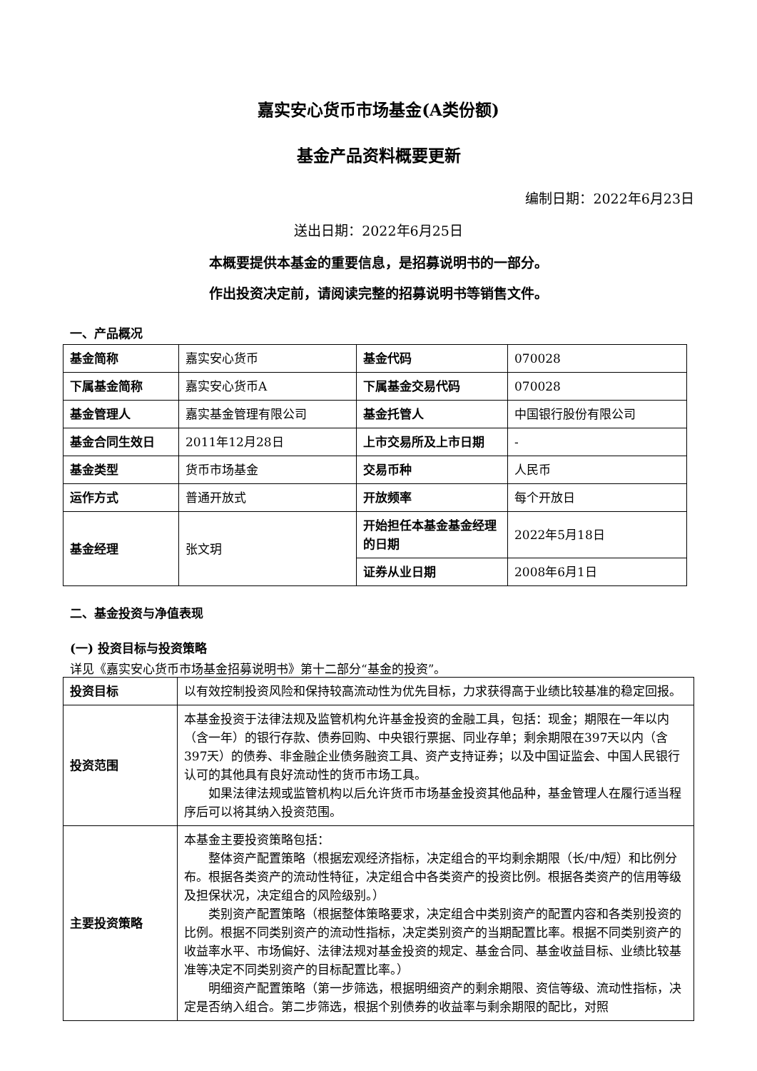嘉实安心货币市场基金(A类份额)
基金产品资料概要更新
编制日期：2022年6月23日
送出日期：2022年6月25日
本概要提供本基金的重要信息，是招募说明书的一部分。
作出投资决定前，请阅读完整的招募说明书等销售文件。
一、产品概况
| 基金简称 | 嘉实安心货币 | 基金代码 | 070028 |
| 下属基金简称 | 嘉实安心货币A | 下属基金交易代码 | 070028 |
| 基金管理人 | 嘉实基金管理有限公司 | 基金托管人 | 中国银行股份有限公司 |
| 基金合同生效日 | 2011年12月28日 | 上市交易所及上市日期 | - |
| 基金类型 | 货币市场基金 | 交易币种 | 人民币 |
| 运作方式 | 普通开放式 | 开放频率 | 每个开放日 |
| 基金经理 | 张文玥 | 开始担任本基金基金经理的日期 | 2022年5月18日 |
| | | 证券从业日期 | 2008年6月1日 |
二、基金投资与净值表现
(一) 投资目标与投资策略
详见《嘉实安心货币市场基金招募说明书》第十二部分“基金的投资”。
| 投资目标 | 以有效控制投资风险和保持较高流动性为优先目标，力求获得高于业绩比较基准的稳定回报。 |
| 投资范围 | 本基金投资于法律法规及监管机构允许基金投资的金融工具，包括：现金；期限在一年以内（含一年）的银行存款、债券回购、中央银行票据、同业存单；剩余期限在397天以内（含397天）的债券、非金融企业债务融资工具、资产支持证券；以及中国证监会、中国人民银行认可的其他具有良好流动性的货币市场工具。 如果法律法规或监管机构以后允许货币市场基金投资其他品种，基金管理人在履行适当程序后可以将其纳入投资范围。 |
| 主要投资策略 | 本基金主要投资策略包括： 整体资产配置策略（根据宏观经济指标，决定组合的平均剩余期限（长/中/短）和比例分布。根据各类资产的流动性特征，决定组合中各类资产的投资比例。根据各类资产的信用等级及担保状况，决定组合的风险级别。） 类别资产配置策略（根据整体策略要求，决定组合中类别资产的配置内容和各类别投资的比例。根据不同类别资产的流动性指标，决定类别资产的当期配置比率。根据不同类别资产的收益率水平、市场偏好、法律法规对基金投资的规定、基金合同、基金收益目标、业绩比较基准等决定不同类别资产的目标配置比率。） 明细资产配置策略（第一步筛选，根据明细资产的剩余期限、资信等级、流动性指标，决定是否纳入组合。第二步筛选，根据个别债券的收益率与剩余期限的配比，对照 |